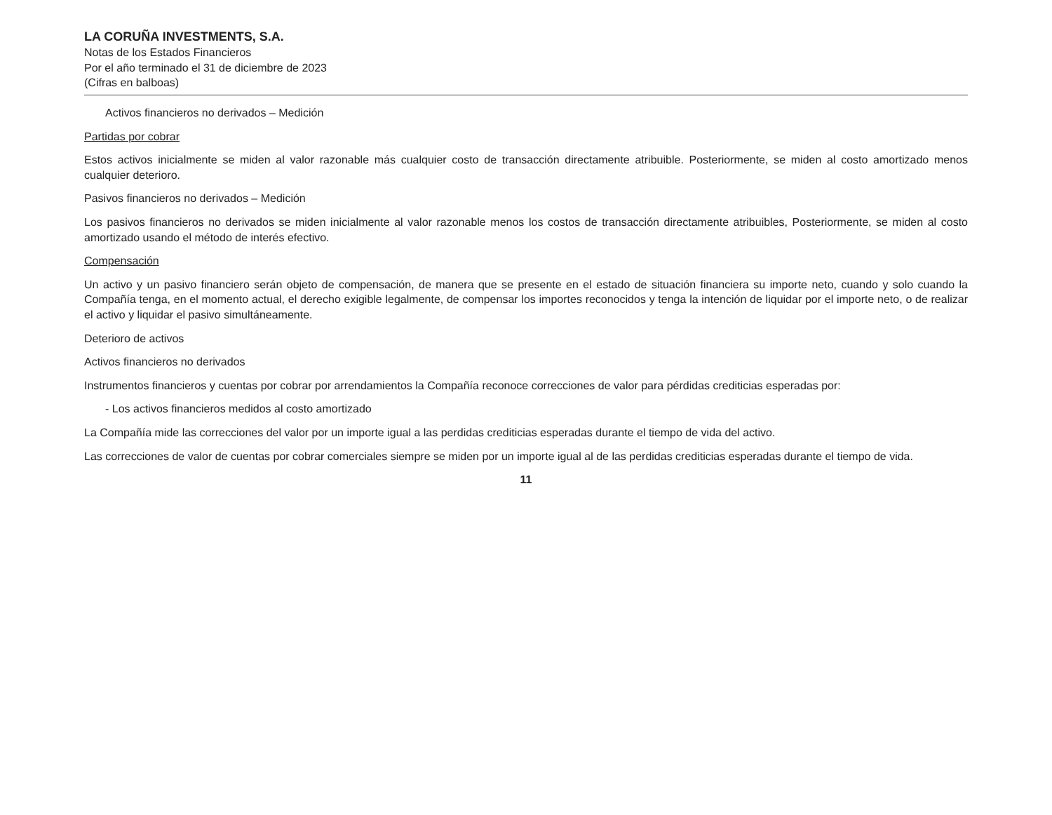LA CORUÑA INVESTMENTS, S.A.
Notas de los Estados Financieros
Por el año terminado el 31 de diciembre de 2023
(Cifras en balboas)
Activos financieros no derivados – Medición
Partidas por cobrar
Estos activos inicialmente se miden al valor razonable más cualquier costo de transacción directamente atribuible. Posteriormente, se miden al costo amortizado menos cualquier deterioro.
Pasivos financieros no derivados – Medición
Los pasivos financieros no derivados se miden inicialmente al valor razonable menos los costos de transacción directamente atribuibles, Posteriormente, se miden al costo amortizado usando el método de interés efectivo.
Compensación
Un activo y un pasivo financiero serán objeto de compensación, de manera que se presente en el estado de situación financiera su importe neto, cuando y solo cuando la Compañía tenga, en el momento actual, el derecho exigible legalmente, de compensar los importes reconocidos y tenga la intención de liquidar por el importe neto, o de realizar el activo y liquidar el pasivo simultáneamente.
Deterioro de activos
Activos financieros no derivados
Instrumentos financieros y cuentas por cobrar por arrendamientos la Compañía reconoce correcciones de valor para pérdidas crediticias esperadas por:
- Los activos financieros medidos al costo amortizado
La Compañía mide las correcciones del valor por un importe igual a las perdidas crediticias esperadas durante el tiempo de vida del activo.
Las correcciones de valor de cuentas por cobrar comerciales siempre se miden por un importe igual al de las perdidas crediticias esperadas durante el tiempo de vida.
11